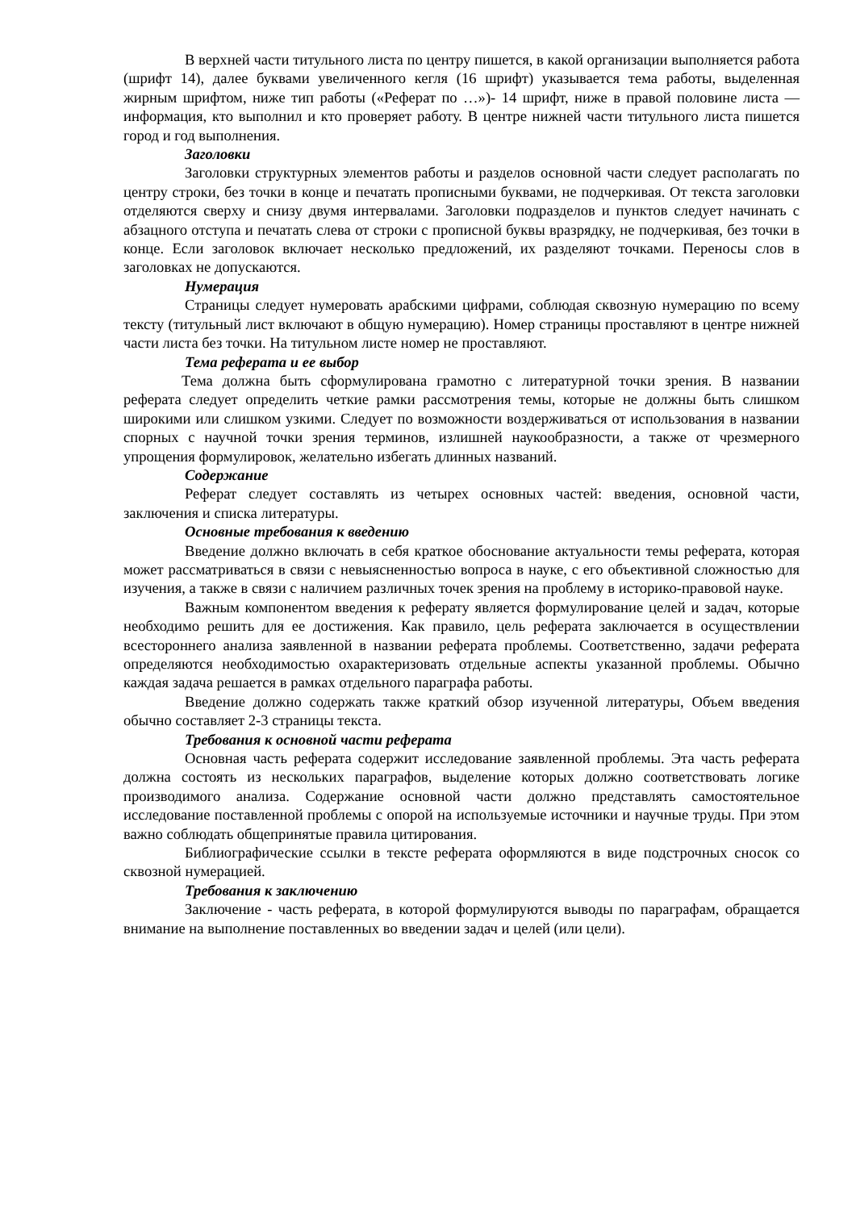В верхней части титульного листа по центру пишется, в какой организации выполняется работа (шрифт 14), далее буквами увеличенного кегля (16 шрифт) указывается тема работы, выделенная жирным шрифтом, ниже тип работы («Реферат по …»)- 14 шрифт, ниже в правой половине листа — информация, кто выполнил и кто проверяет работу. В центре нижней части титульного листа пишется город и год выполнения.
Заголовки
Заголовки структурных элементов работы и разделов основной части следует располагать по центру строки, без точки в конце и печатать прописными буквами, не подчеркивая. От текста заголовки отделяются сверху и снизу двумя интервалами. Заголовки подразделов и пунктов следует начинать с абзацного отступа и печатать слева от строки с прописной буквы вразрядку, не подчеркивая, без точки в конце. Если заголовок включает несколько предложений, их разделяют точками. Переносы слов в заголовках не допускаются.
Нумерация
Страницы следует нумеровать арабскими цифрами, соблюдая сквозную нумерацию по всему тексту (титульный лист включают в общую нумерацию). Номер страницы проставляют в центре нижней части листа без точки. На титульном листе номер не проставляют.
Тема реферата и ее выбор
Тема должна быть сформулирована грамотно с литературной точки зрения. В названии реферата следует определить четкие рамки рассмотрения темы, которые не должны быть слишком широкими или слишком узкими. Следует по возможности воздерживаться от использования в названии спорных с научной точки зрения терминов, излишней наукообразности, а также от чрезмерного упрощения формулировок, желательно избегать длинных названий.
Содержание
Реферат следует составлять из четырех основных частей: введения, основной части, заключения и списка литературы.
Основные требования к введению
Введение должно включать в себя краткое обоснование актуальности темы реферата, которая может рассматриваться в связи с невыясненностью вопроса в науке, с его объективной сложностью для изучения, а также в связи с наличием различных точек зрения на проблему в историко-правовой науке.
Важным компонентом введения к реферату является формулирование целей и задач, которые необходимо решить для ее достижения. Как правило, цель реферата заключается в осуществлении всестороннего анализа заявленной в названии реферата проблемы. Соответственно, задачи реферата определяются необходимостью охарактеризовать отдельные аспекты указанной проблемы. Обычно каждая задача решается в рамках отдельного параграфа работы.
Введение должно содержать также краткий обзор изученной литературы, Объем введения обычно составляет 2-3 страницы текста.
Требования к основной части реферата
Основная часть реферата содержит исследование заявленной проблемы. Эта часть реферата должна состоять из нескольких параграфов, выделение которых должно соответствовать логике производимого анализа. Содержание основной части должно представлять самостоятельное исследование поставленной проблемы с опорой на используемые источники и научные труды. При этом важно соблюдать общепринятые правила цитирования.
Библиографические ссылки в тексте реферата оформляются в виде подстрочных сносок со сквозной нумерацией.
Требования к заключению
Заключение - часть реферата, в которой формулируются выводы по параграфам, обращается внимание на выполнение поставленных во введении задач и целей (или цели).